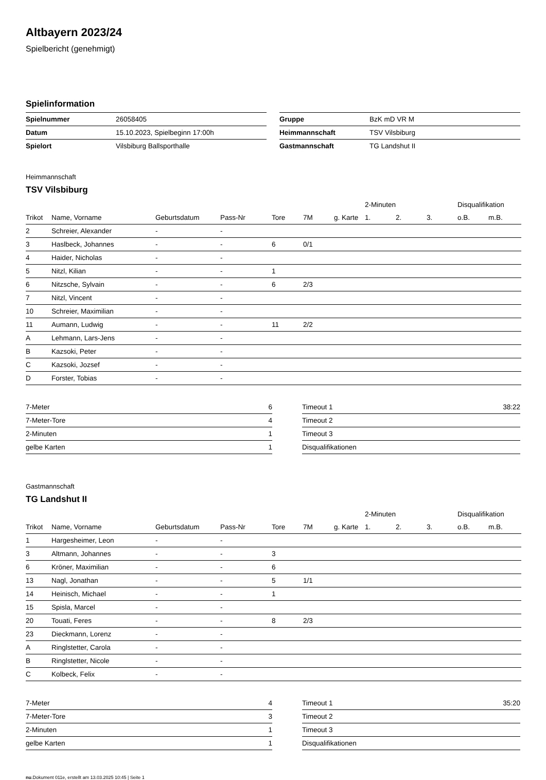Altbayern 2023/24
Spielbericht (genehmigt)
Spielinformation
| Spielnummer | 26058405 |
| Datum | 15.10.2023, Spielbeginn 17:00h |
| Spielort | Vilsbiburg Ballsporthalle |
| Gruppe | BzK mD VR M |
| Heimmannschaft | TSV Vilsbiburg |
| Gastmannschaft | TG Landshut II |
Heimmannschaft
TSV Vilsbiburg
| | | | | | | | 2-Minuten | | | Disqualifikation | |
| --- | --- | --- | --- | --- | --- | --- | --- | --- | --- | --- | --- |
| Trikot | Name, Vorname | Geburtsdatum | Pass-Nr | Tore | 7M | g. Karte | 1. | 2. | 3. | o.B. | m.B. |
| 2 | Schreier, Alexander | - | - | | | | | | | | |
| 3 | Haslbeck, Johannes | - | - | 6 | 0/1 | | | | | | |
| 4 | Haider, Nicholas | - | - | | | | | | | | |
| 5 | Nitzl, Kilian | - | - | 1 | | | | | | | |
| 6 | Nitzsche, Sylvain | - | - | 6 | 2/3 | | | | | | |
| 7 | Nitzl, Vincent | - | - | | | | | | | | |
| 10 | Schreier, Maximilian | - | - | | | | | | | | |
| 11 | Aumann, Ludwig | - | - | 11 | 2/2 | | | | | | |
| A | Lehmann, Lars-Jens | - | - | | | | | | | | |
| B | Kazsoki, Peter | - | - | | | | | | | | |
| C | Kazsoki, Jozsef | - | - | | | | | | | | |
| D | Forster, Tobias | - | - | | | | | | | | |
| 7-Meter | 6 |
| 7-Meter-Tore | 4 |
| 2-Minuten | 1 |
| gelbe Karten | 1 |
| Timeout 1 | 38:22 |
| Timeout 2 | |
| Timeout 3 | |
| Disqualifikationen | |
Gastmannschaft
TG Landshut II
| | | | | | | | 2-Minuten | | | Disqualifikation | |
| --- | --- | --- | --- | --- | --- | --- | --- | --- | --- | --- | --- |
| Trikot | Name, Vorname | Geburtsdatum | Pass-Nr | Tore | 7M | g. Karte | 1. | 2. | 3. | o.B. | m.B. |
| 1 | Hargesheimer, Leon | - | - | | | | | | | | |
| 3 | Altmann, Johannes | - | - | 3 | | | | | | | |
| 6 | Kröner, Maximilian | - | - | 6 | | | | | | | |
| 13 | Nagl, Jonathan | - | - | 5 | 1/1 | | | | | | |
| 14 | Heinisch, Michael | - | - | 1 | | | | | | | |
| 15 | Spisla, Marcel | - | - | | | | | | | | |
| 20 | Touati, Feres | - | - | 8 | 2/3 | | | | | | |
| 23 | Dieckmann, Lorenz | - | - | | | | | | | | |
| A | Ringlstetter, Carola | - | - | | | | | | | | |
| B | Ringlstetter, Nicole | - | - | | | | | | | | |
| C | Kolbeck, Felix | - | - | | | | | | | | |
| 7-Meter | 4 |
| 7-Meter-Tore | 3 |
| 2-Minuten | 1 |
| gelbe Karten | 1 |
| Timeout 1 | 35:20 |
| Timeout 2 | |
| Timeout 3 | |
| Disqualifikationen | |
nu.Dokument 011e, erstellt am 13.03.2025 10:45 | Seite 1